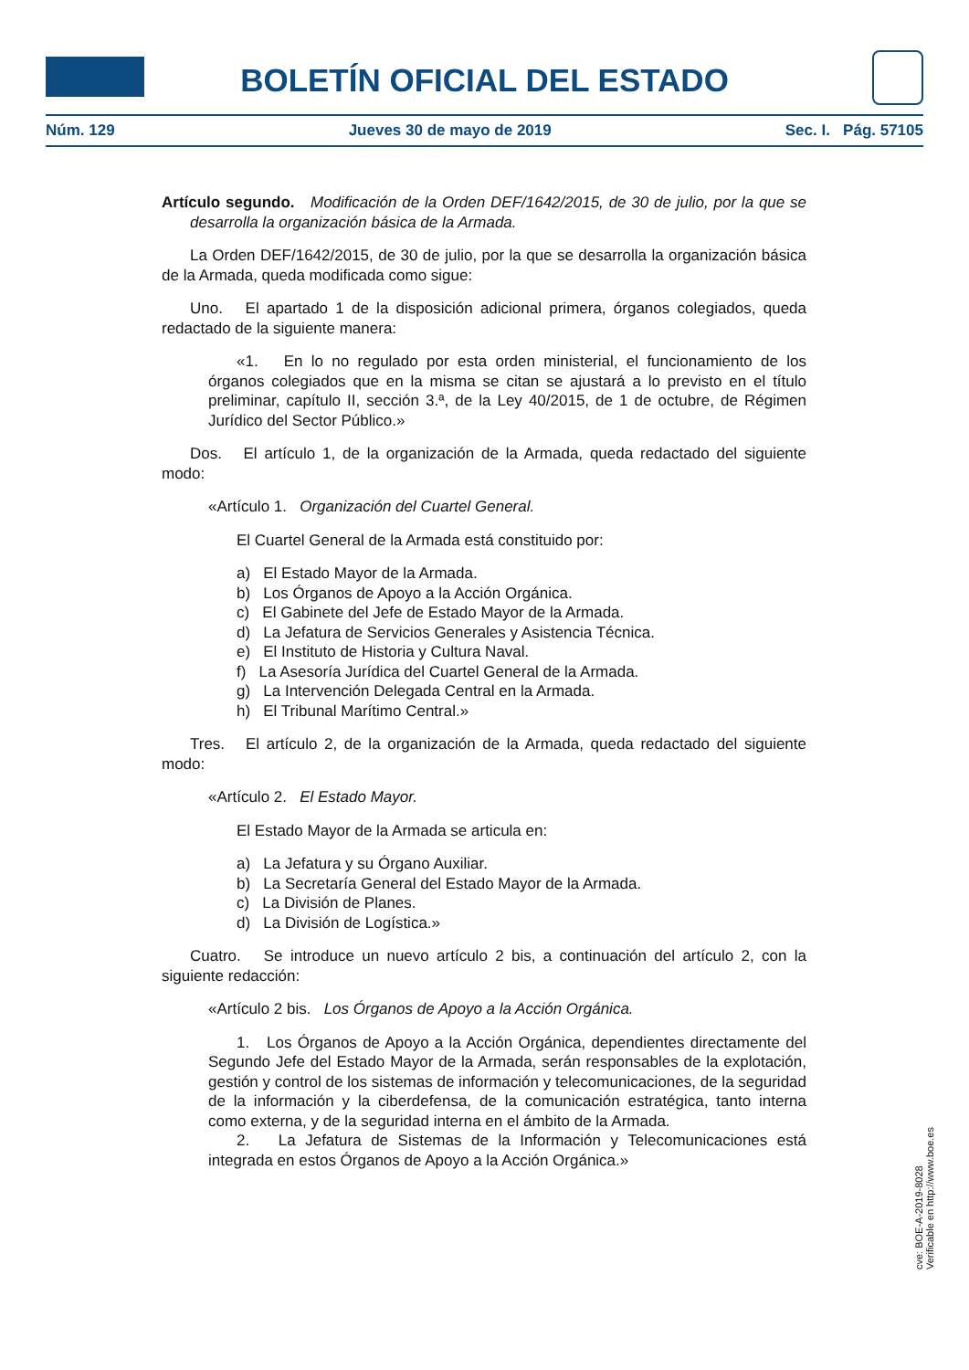BOLETÍN OFICIAL DEL ESTADO
Núm. 129 Jueves 30 de mayo de 2019 Sec. I. Pág. 57105
Artículo segundo. Modificación de la Orden DEF/1642/2015, de 30 de julio, por la que se desarrolla la organización básica de la Armada.
La Orden DEF/1642/2015, de 30 de julio, por la que se desarrolla la organización básica de la Armada, queda modificada como sigue:
Uno. El apartado 1 de la disposición adicional primera, órganos colegiados, queda redactado de la siguiente manera:
«1. En lo no regulado por esta orden ministerial, el funcionamiento de los órganos colegiados que en la misma se citan se ajustará a lo previsto en el título preliminar, capítulo II, sección 3.ª, de la Ley 40/2015, de 1 de octubre, de Régimen Jurídico del Sector Público.»
Dos. El artículo 1, de la organización de la Armada, queda redactado del siguiente modo:
«Artículo 1. Organización del Cuartel General.
El Cuartel General de la Armada está constituido por:
a) El Estado Mayor de la Armada.
b) Los Órganos de Apoyo a la Acción Orgánica.
c) El Gabinete del Jefe de Estado Mayor de la Armada.
d) La Jefatura de Servicios Generales y Asistencia Técnica.
e) El Instituto de Historia y Cultura Naval.
f) La Asesoría Jurídica del Cuartel General de la Armada.
g) La Intervención Delegada Central en la Armada.
h) El Tribunal Marítimo Central.»
Tres. El artículo 2, de la organización de la Armada, queda redactado del siguiente modo:
«Artículo 2. El Estado Mayor.
El Estado Mayor de la Armada se articula en:
a) La Jefatura y su Órgano Auxiliar.
b) La Secretaría General del Estado Mayor de la Armada.
c) La División de Planes.
d) La División de Logística.»
Cuatro. Se introduce un nuevo artículo 2 bis, a continuación del artículo 2, con la siguiente redacción:
«Artículo 2 bis. Los Órganos de Apoyo a la Acción Orgánica.
1. Los Órganos de Apoyo a la Acción Orgánica, dependientes directamente del Segundo Jefe del Estado Mayor de la Armada, serán responsables de la explotación, gestión y control de los sistemas de información y telecomunicaciones, de la seguridad de la información y la ciberdefensa, de la comunicación estratégica, tanto interna como externa, y de la seguridad interna en el ámbito de la Armada.
2. La Jefatura de Sistemas de la Información y Telecomunicaciones está integrada en estos Órganos de Apoyo a la Acción Orgánica.»
cve: BOE-A-2019-8028
Verificable en http://www.boe.es